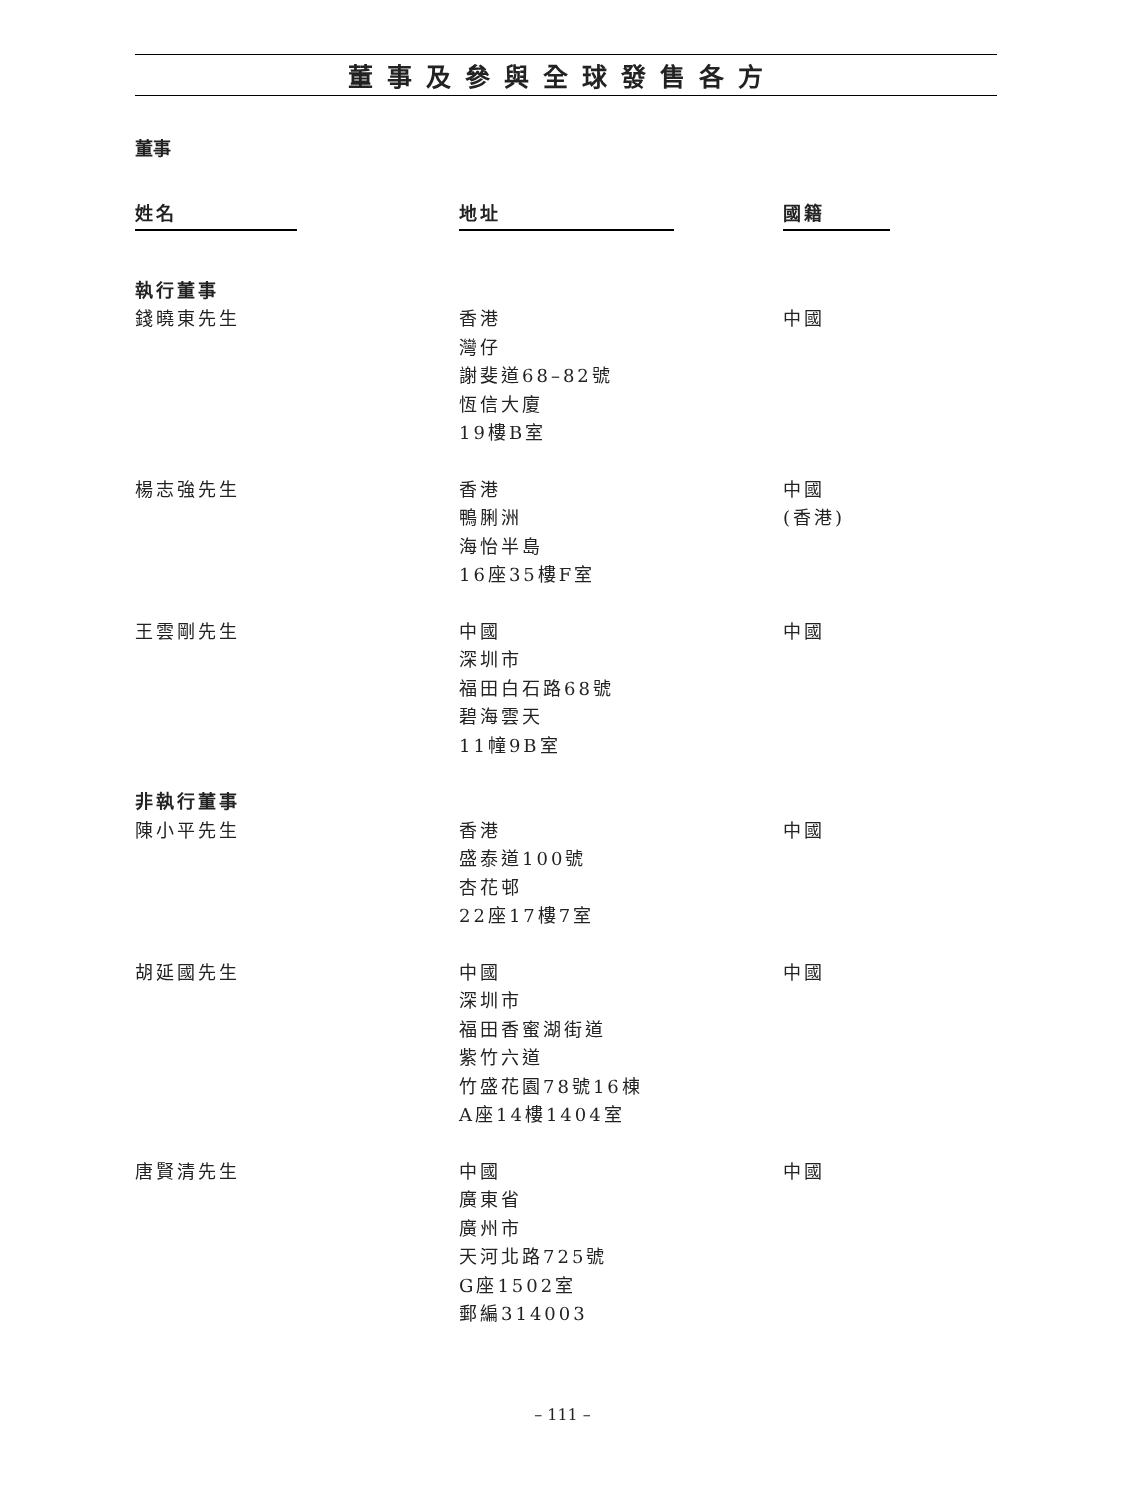董事及參與全球發售各方
董事
| 姓名 | 地址 | 國籍 |
| --- | --- | --- |
| 執行董事 | | |
| 錢曉東先生 | 香港 灣仔 謝斐道68–82號 恆信大廈 19樓B室 | 中國 |
| 楊志強先生 | 香港 鴨脷洲 海怡半島 16座35樓F室 | 中國 (香港) |
| 王雲剛先生 | 中國 深圳市 福田白石路68號 碧海雲天 11幢9B室 | 中國 |
| 非執行董事 | | |
| 陳小平先生 | 香港 盛泰道100號 杏花邨 22座17樓7室 | 中國 |
| 胡延國先生 | 中國 深圳市 福田香蜜湖街道 紫竹六道 竹盛花園78號16棟 A座14樓1404室 | 中國 |
| 唐賢清先生 | 中國 廣東省 廣州市 天河北路725號 G座1502室 郵編314003 | 中國 |
– 111 –